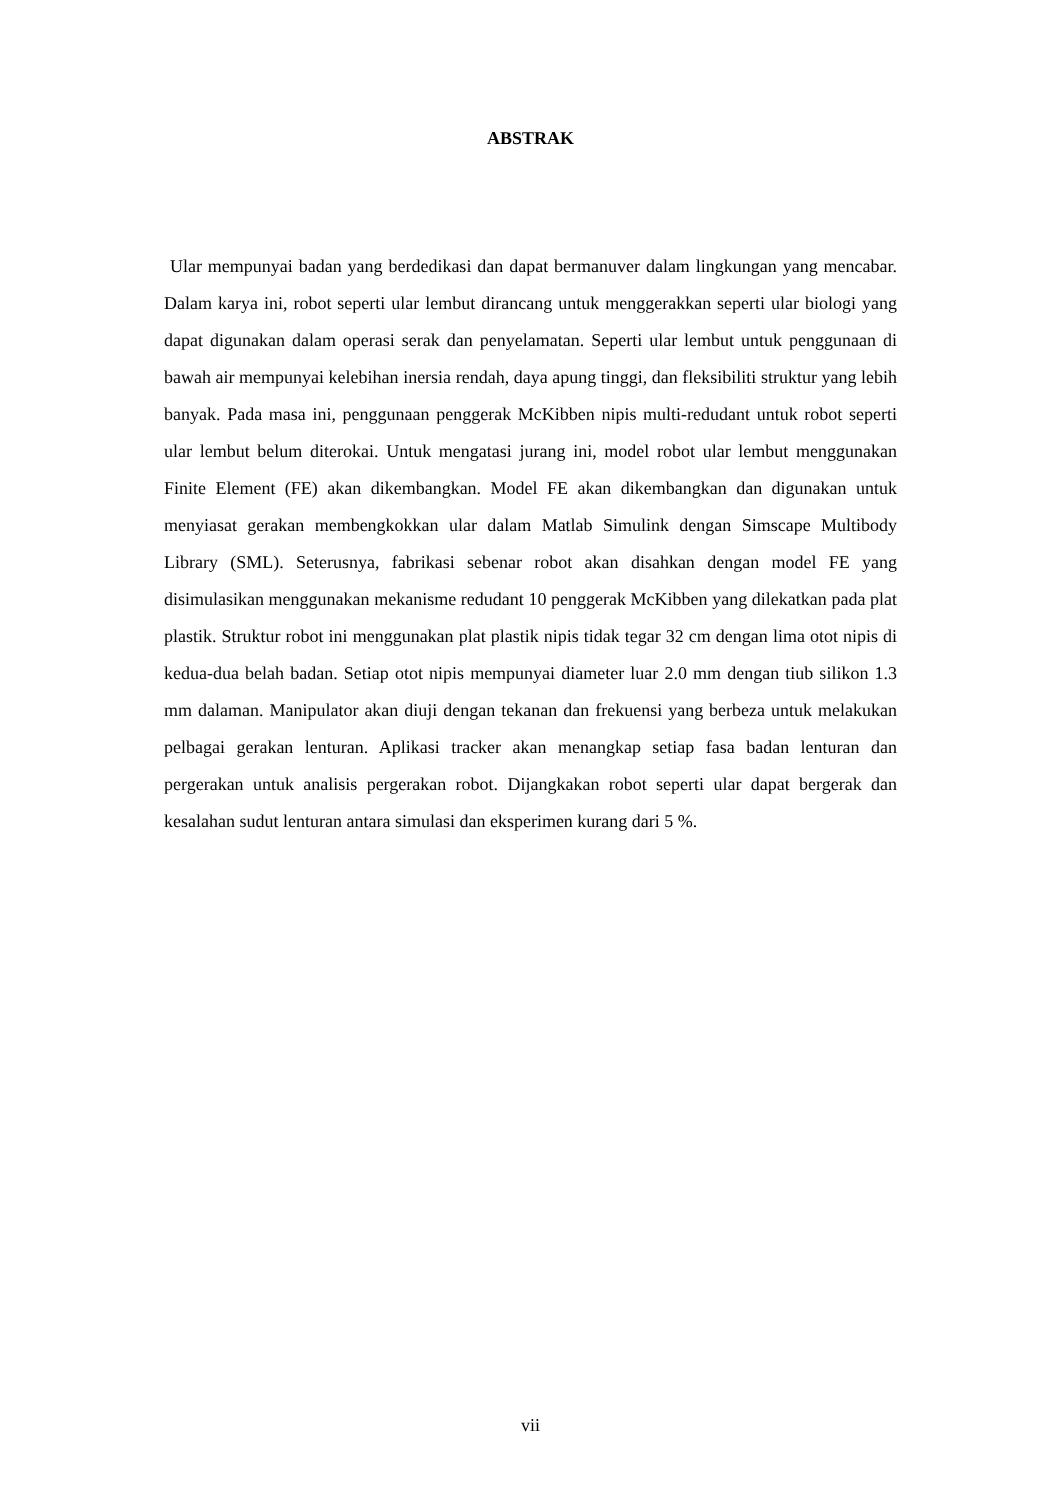ABSTRAK
Ular mempunyai badan yang berdedikasi dan dapat bermanuver dalam lingkungan yang mencabar. Dalam karya ini, robot seperti ular lembut dirancang untuk menggerakkan seperti ular biologi yang dapat digunakan dalam operasi serak dan penyelamatan. Seperti ular lembut untuk penggunaan di bawah air mempunyai kelebihan inersia rendah, daya apung tinggi, dan fleksibiliti struktur yang lebih banyak. Pada masa ini, penggunaan penggerak McKibben nipis multi-redudant untuk robot seperti ular lembut belum diterokai. Untuk mengatasi jurang ini, model robot ular lembut menggunakan Finite Element (FE) akan dikembangkan. Model FE akan dikembangkan dan digunakan untuk menyiasat gerakan membengkokkan ular dalam Matlab Simulink dengan Simscape Multibody Library (SML). Seterusnya, fabrikasi sebenar robot akan disahkan dengan model FE yang disimulasikan menggunakan mekanisme redudant 10 penggerak McKibben yang dilekatkan pada plat plastik. Struktur robot ini menggunakan plat plastik nipis tidak tegar 32 cm dengan lima otot nipis di kedua-dua belah badan. Setiap otot nipis mempunyai diameter luar 2.0 mm dengan tiub silikon 1.3 mm dalaman. Manipulator akan diuji dengan tekanan dan frekuensi yang berbeza untuk melakukan pelbagai gerakan lenturan. Aplikasi tracker akan menangkap setiap fasa badan lenturan dan pergerakan untuk analisis pergerakan robot. Dijangkakan robot seperti ular dapat bergerak dan kesalahan sudut lenturan antara simulasi dan eksperimen kurang dari 5 %.
vii